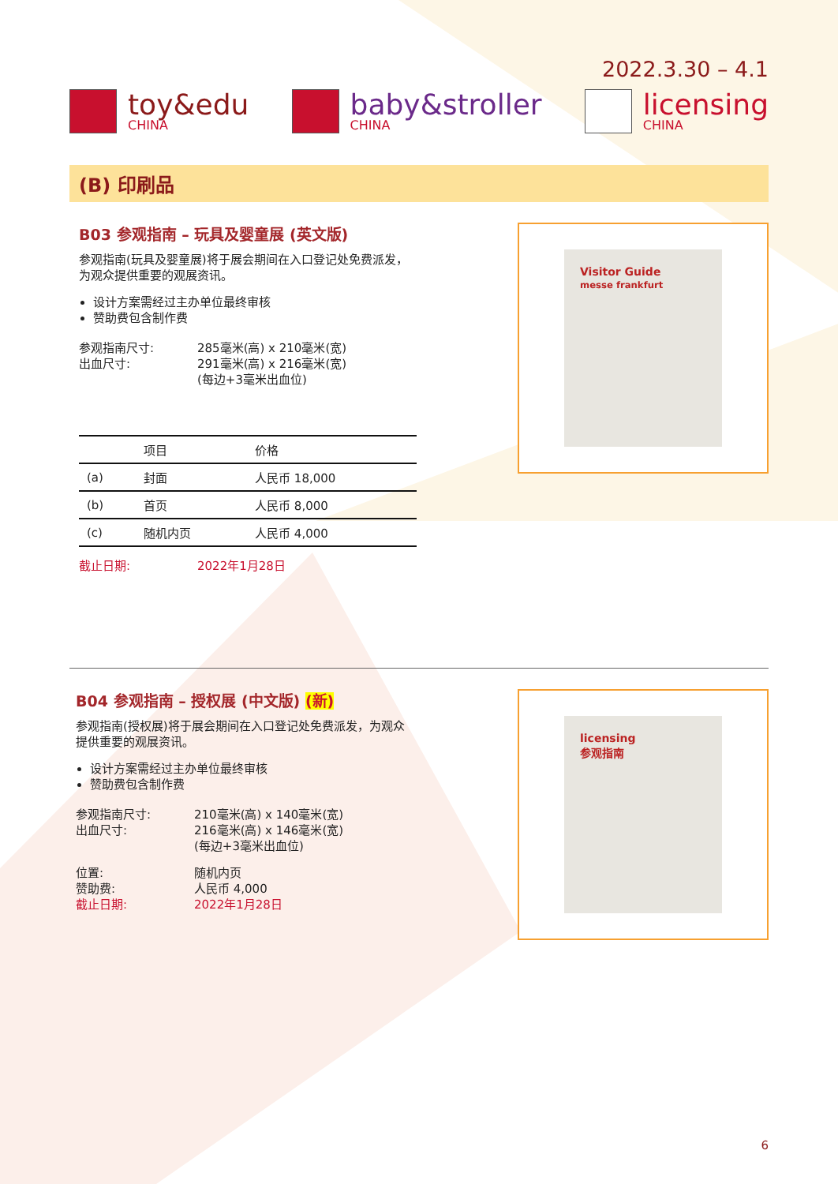2022.3.30 – 4.1
toy&edu
CHINA
baby&stroller
CHINA
licensing
CHINA
(B) 印刷品
B03 参观指南 – 玩具及婴童展 (英文版)
参观指南(玩具及婴童展)将于展会期间在入口登记处免费派发，为观众提供重要的观展资讯。
设计方案需经过主办单位最终审核
赞助费包含制作费
参观指南尺寸: 285毫米(高) x 210毫米(宽) 出血尺寸: 291毫米(高) x 216毫米(宽)
(每边+3毫米出血位)
| | 项目 | 价格 |
| --- | --- | --- |
| (a) | 封面 | 人民币 18,000 |
| (b) | 首页 | 人民币 8,000 |
| (c) | 随机内页 | 人民币 4,000 |
截止日期: 2022年1月28日
Visitor Guide
messe frankfurt
B04 参观指南 – 授权展 (中文版) (新)
参观指南(授权展)将于展会期间在入口登记处免费派发，为观众提供重要的观展资讯。
设计方案需经过主办单位最终审核
赞助费包含制作费
参观指南尺寸: 210毫米(高) x 140毫米(宽) 出血尺寸: 216毫米(高) x 146毫米(宽)
(每边+3毫米出血位)
位置: 随机内页 赞助费: 人民币 4,000 截止日期: 2022年1月28日
licensing
参观指南
6